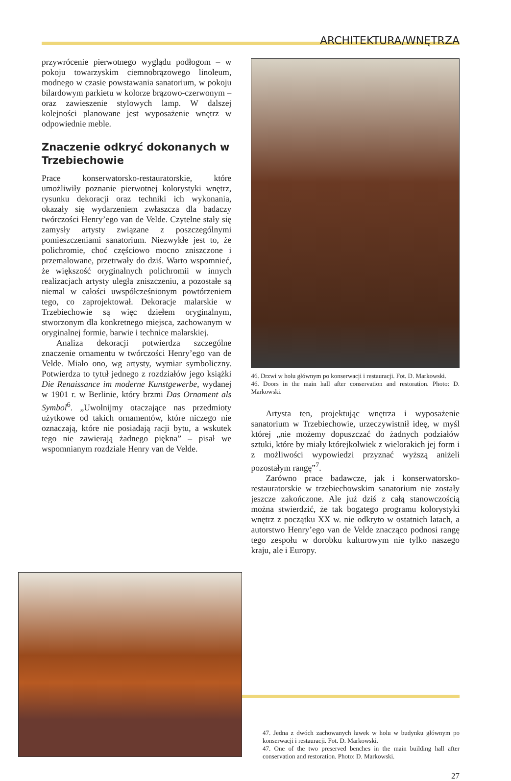ARCHITEKTURA/WNĘTRZA
przywrócenie pierwotnego wyglądu podłogom – w pokoju towarzyskim ciemnobrązowego linoleum, modnego w czasie powstawania sanatorium, w pokoju bilardowym parkietu w kolorze brązowo-czerwonym – oraz zawieszenie stylowych lamp. W dalszej kolejności planowane jest wyposażenie wnętrz w odpowiednie meble.
Znaczenie odkryć dokonanych w Trzebiechowie
Prace konserwatorsko-restauratorskie, które umożliwiły poznanie pierwotnej kolorystyki wnętrz, rysunku dekoracji oraz techniki ich wykonania, okazały się wydarzeniem zwłaszcza dla badaczy twórczości Henry’ego van de Velde. Czytelne stały się zamysły artysty związane z poszczególnymi pomieszczeniami sanatorium. Niezwykłe jest to, że polichromie, choć częściowo mocno zniszczone i przemalowane, przetrwały do dziś. Warto wspomnieć, że większość oryginalnych polichromii w innych realizacjach artysty uległa zniszczeniu, a pozostałe są niemal w całości uwspółcześnionym powtórzeniem tego, co zaprojektował. Dekoracje malarskie w Trzebiechowie są więc dziełem oryginalnym, stworzonym dla konkretnego miejsca, zachowanym w oryginalnej formie, barwie i technice malarskiej.
Analiza dekoracji potwierdza szczególne znaczenie ornamentu w twórczości Henry’ego van de Velde. Miało ono, wg artysty, wymiar symboliczny. Potwierdza to tytuł jednego z rozdziałów jego książki Die Renaissance im moderne Kunstgewerbe, wydanej w 1901 r. w Berlinie, który brzmi Das Ornament als Symbol<sup>6</sup>. „Uwolnijmy otaczające nas przedmioty użytkowe od takich ornamentów, które niczego nie oznaczają, które nie posiadają racji bytu, a wskutek tego nie zawierają żadnego piękna” – pisał we wspomnianym rozdziale Henry van de Velde.
46. Drzwi w holu głównym po konserwacji i restauracji. Fot. D. Markowski.
46. Doors in the main hall after conservation and restoration. Photo: D. Markowski.
Artysta ten, projektując wnętrza i wyposażenie sanatorium w Trzebiechowie, urzeczywistnił ideę, w myśl której „nie możemy dopuszczać do żadnych podziałów sztuki, które by miały którejkolwiek z wielorakich jej form i z możliwości wypowiedzi przyznać wyższą aniżeli pozostałym rangę”<sup>7</sup>.
Zarówno prace badawcze, jak i konserwatorsko-restauratorskie w trzebiechowskim sanatorium nie zostały jeszcze zakończone. Ale już dziś z całą stanowczością można stwierdzić, że tak bogatego programu kolorystyki wnętrz z początku XX w. nie odkryto w ostatnich latach, a autorstwo Henry’ego van de Velde znacząco podnosi rangę tego zespołu w dorobku kulturowym nie tylko naszego kraju, ale i Europy.
47. Jedna z dwóch zachowanych ławek w holu w budynku głównym po konserwacji i restauracji. Fot. D. Markowski.
47. One of the two preserved benches in the main building hall after conservation and restoration. Photo: D. Markowski.
27